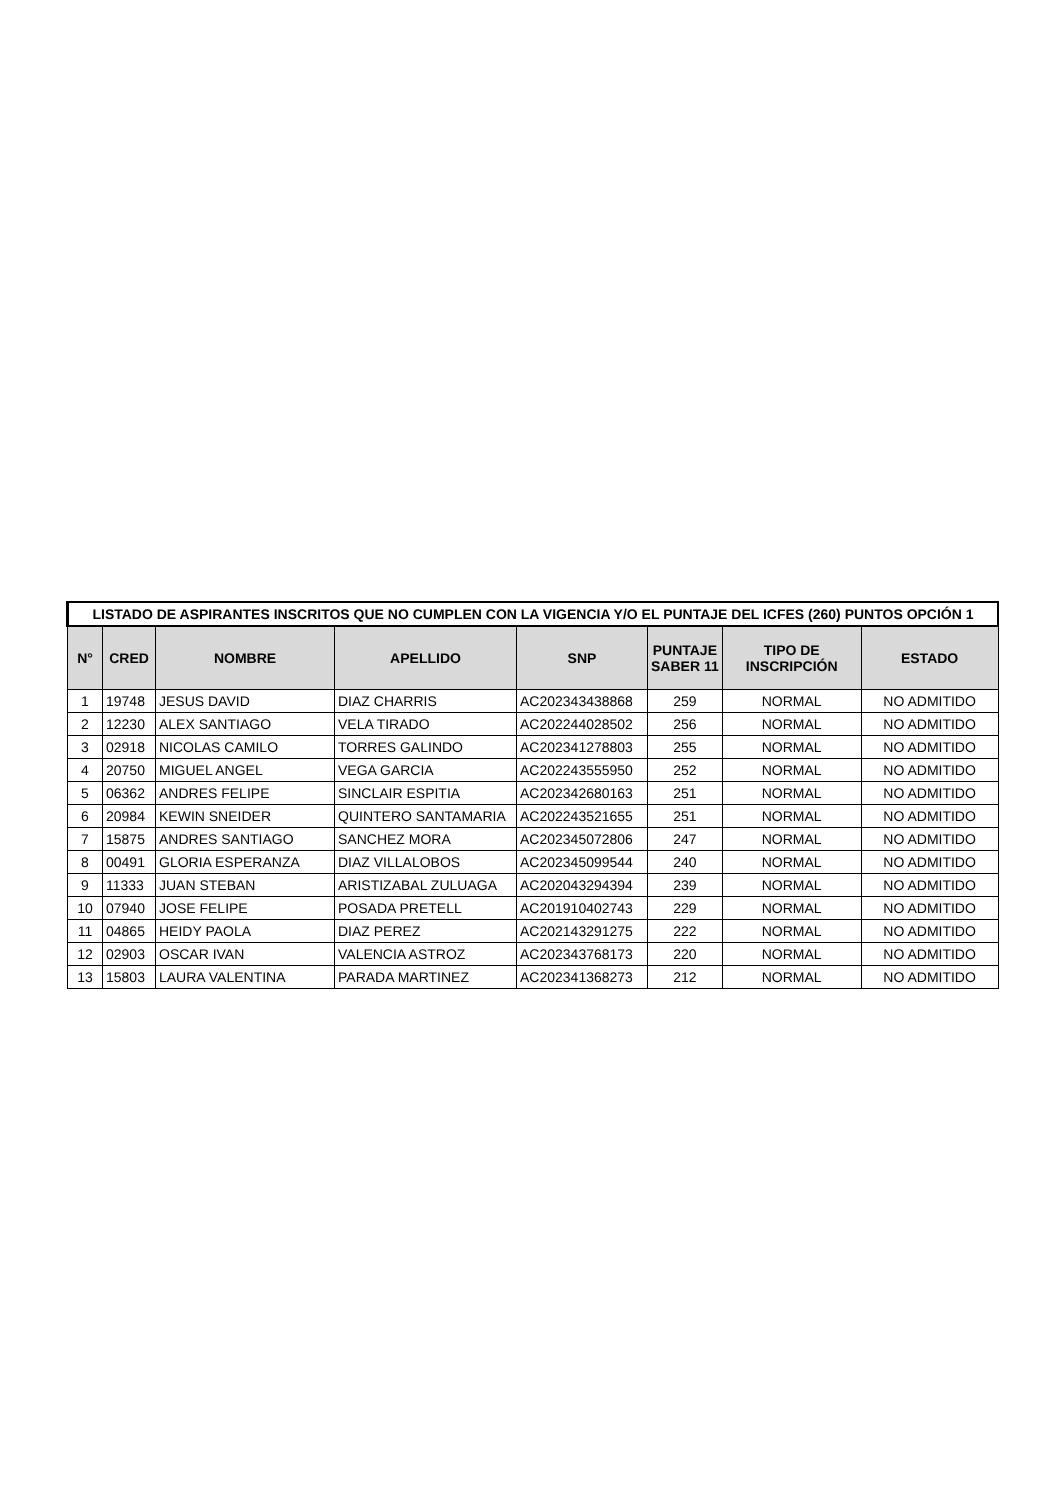| LISTADO DE ASPIRANTES INSCRITOS QUE NO CUMPLEN CON LA VIGENCIA Y/O EL PUNTAJE DEL ICFES (260) PUNTOS OPCIÓN 1 | | | | | | | |
| N° | CRED | NOMBRE | APELLIDO | SNP | PUNTAJE SABER 11 | TIPO DE INSCRIPCIÓN | ESTADO |
| 1 | 19748 | JESUS DAVID | DIAZ CHARRIS | AC202343438868 | 259 | NORMAL | NO ADMITIDO |
| 2 | 12230 | ALEX SANTIAGO | VELA TIRADO | AC202244028502 | 256 | NORMAL | NO ADMITIDO |
| 3 | 02918 | NICOLAS CAMILO | TORRES GALINDO | AC202341278803 | 255 | NORMAL | NO ADMITIDO |
| 4 | 20750 | MIGUEL ANGEL | VEGA GARCIA | AC202243555950 | 252 | NORMAL | NO ADMITIDO |
| 5 | 06362 | ANDRES FELIPE | SINCLAIR ESPITIA | AC202342680163 | 251 | NORMAL | NO ADMITIDO |
| 6 | 20984 | KEWIN SNEIDER | QUINTERO SANTAMARIA | AC202243521655 | 251 | NORMAL | NO ADMITIDO |
| 7 | 15875 | ANDRES SANTIAGO | SANCHEZ MORA | AC202345072806 | 247 | NORMAL | NO ADMITIDO |
| 8 | 00491 | GLORIA ESPERANZA | DIAZ VILLALOBOS | AC202345099544 | 240 | NORMAL | NO ADMITIDO |
| 9 | 11333 | JUAN STEBAN | ARISTIZABAL ZULUAGA | AC202043294394 | 239 | NORMAL | NO ADMITIDO |
| 10 | 07940 | JOSE FELIPE | POSADA PRETELL | AC201910402743 | 229 | NORMAL | NO ADMITIDO |
| 11 | 04865 | HEIDY PAOLA | DIAZ PEREZ | AC202143291275 | 222 | NORMAL | NO ADMITIDO |
| 12 | 02903 | OSCAR IVAN | VALENCIA ASTROZ | AC202343768173 | 220 | NORMAL | NO ADMITIDO |
| 13 | 15803 | LAURA VALENTINA | PARADA MARTINEZ | AC202341368273 | 212 | NORMAL | NO ADMITIDO |